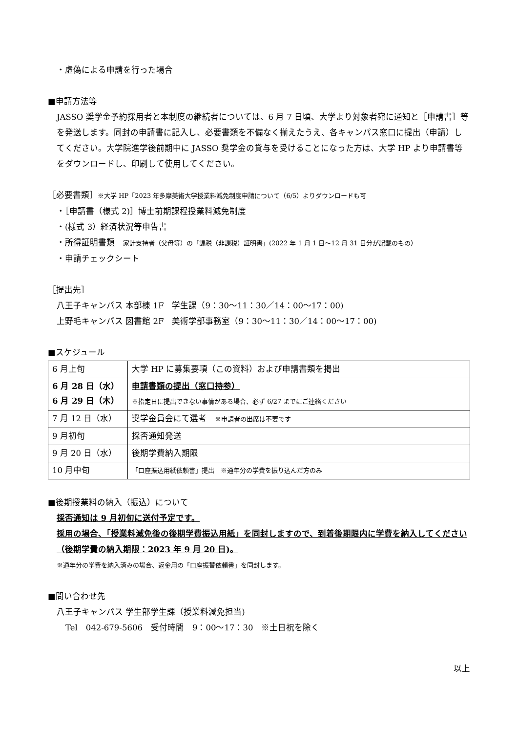・虚偽による申請を行った場合
■申請方法等
JASSO 奨学金予約採用者と本制度の継続者については、6 月 7 日頃、大学より対象者宛に通知と［申請書］等を発送します。同封の申請書に記入し、必要書類を不備なく揃えたうえ、各キャンパス窓口に提出（申請）してください。大学院進学後前期中に JASSO 奨学金の貸与を受けることになった方は、大学 HP より申請書等をダウンロードし、印刷して使用してください。
［必要書類］※大学 HP「2023 年多摩美術大学授業料減免制度申請について（6/5）よりダウンロードも可
・［申請書（様式 2)］博士前期課程授業料減免制度
・(様式 3）経済状況等申告書
・所得証明書類　家計支持者（父母等）の「課税（非課税）証明書」(2022 年 1 月 1 日～12 月 31 日分が記載のもの）
・申請チェックシート
［提出先］
八王子キャンパス 本部棟 1F　学生課（9：30～11：30／14：00～17：00)
上野毛キャンパス 図書館 2F　美術学部事務室（9：30～11：30／14：00～17：00)
■スケジュール
| 6 月上旬 | 大学 HP に募集要項（この資料）および申請書類を掲出 |
| 6 月 28 日（水） 6 月 29 日（木） | 申請書類の提出（窓口持参） ※指定日に提出できない事情がある場合、必ず 6/27 までにご連絡ください |
| 7 月 12 日（水） | 奨学金員会にて選考 ※申請者の出席は不要です |
| 9 月初旬 | 採否通知発送 |
| 9 月 20 日（水） | 後期学費納入期限 |
| 10 月中旬 | 「口座振込用紙依頼書」提出 ※通年分の学費を振り込んだ方のみ |
■後期授業料の納入（振込）について
採否通知は 9 月初旬に送付予定です。
採用の場合、「授業料減免後の後期学費振込用紙」を同封しますので、到着後期限内に学費を納入してください（後期学費の納入期限：2023 年 9 月 20 日)。
※通年分の学費を納入済みの場合、返金用の「口座振替依頼書」を同封します。
■問い合わせ先
八王子キャンパス 学生部学生課（授業料減免担当)
Tel　042-679-5606　受付時間　9：00～17：30　※土日祝を除く
以上